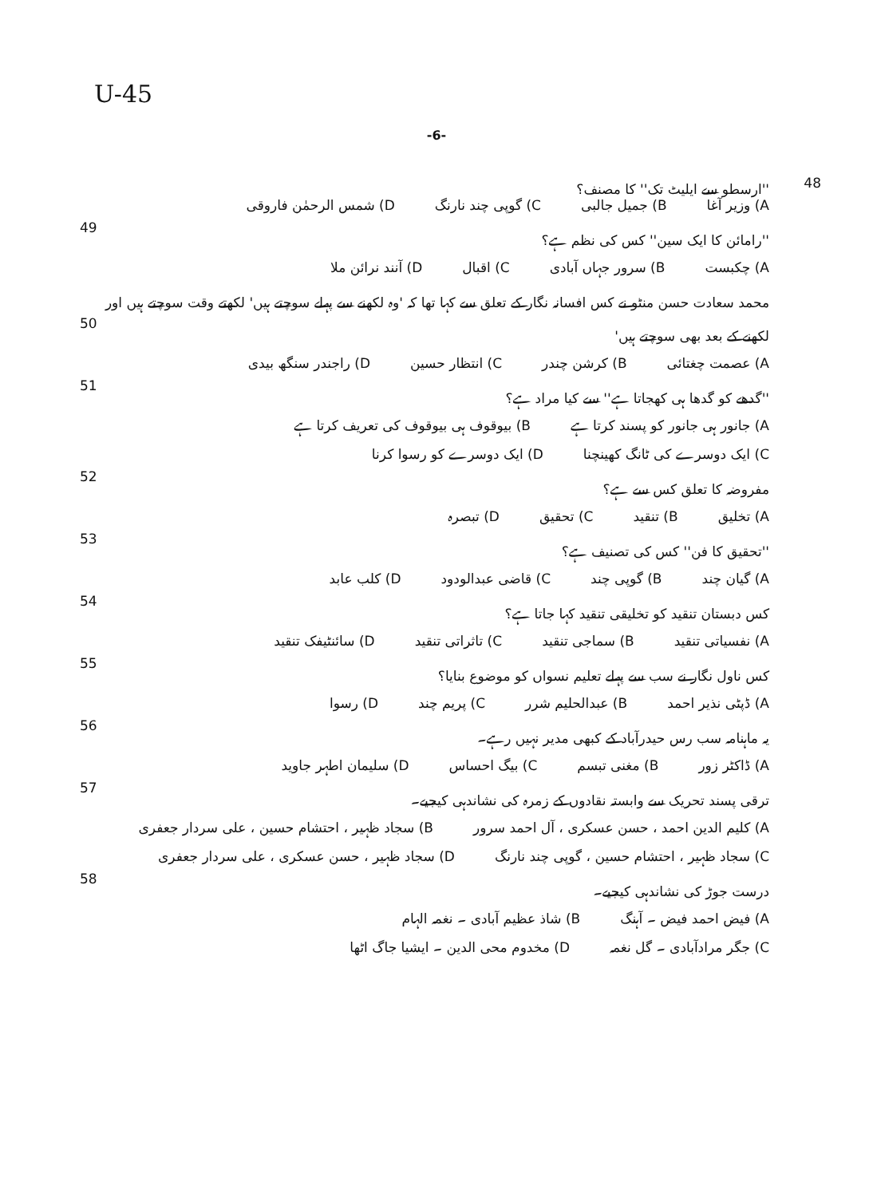U-45
-6-
''ارسطو سے ایلیٹ تک'' کا مصنف؟
48
A) وزیر آغا B) جمیل جالبی C) گوپی چند نارنگ D) شمس الرحمٰن فاروقی
''رامائن کا ایک سین'' کس کی نظم ہے؟ 49
A) چکبست B) سرور جہاں آبادی C) اقبال D) آنند نرائن ملا
محمد سعادت حسن منٹو نے کس افسانہ نگار کے تعلق سے کہا تھا کہ 'وہ لکھنے سے پہلے سوچتے ہیں' لکھتے وقت سوچتے ہیں اور لکھنے کے بعد بھی سوچتے ہیں' 50
A) عصمت چغتائی B) کرشن چندر C) انتظار حسین D) راجندر سنگھ بیدی
''گدھے کو گدھا ہی کھجاتا ہے'' سے کیا مراد ہے؟ 51
A) جانور ہی جانور کو پسند کرتا ہے B) بیوقوف ہی بیوقوف کی تعریف کرتا ہے
C) ایک دوسرے کی ٹانگ کھینچنا D) ایک دوسرے کو رسوا کرنا
مفروضہ کا تعلق کس سے ہے؟ 52
A) تخلیق B) تنقید C) تحقیق D) تبصرہ
''تحقیق کا فن'' کس کی تصنیف ہے؟ 53
A) گیان چند B) گوپی چند C) قاضی عبدالودود D) کلب عابد
کس دبستان تنقید کو تخلیقی تنقید کہا جاتا ہے؟ 54
A) نفسیاتی تنقید B) سماجی تنقید C) تاثراتی تنقید D) سائنٹیفک تنقید
کس ناول نگار نے سب سے پہلے تعلیم نسواں کو موضوع بنایا؟ 55
A) ڈپٹی نذیر احمد B) عبدالحلیم شرر C) پریم چند D) رسوا
یہ ماہنامہ سب رس حیدرآباد کے کبھی مدیر نہیں رہے۔ 56
A) ڈاکٹر زور B) مغنی تبسم C) بیگ احساس D) سلیمان اطہر جاوید
ترقی پسند تحریک سے وابستہ نقادوں کے زمرہ کی نشاندہی کیجیے۔ 57
A) کلیم الدین احمد ، حسن عسکری ، آل احمد سرور B) سجاد ظہیر ، احتشام حسین ، علی سردار جعفری
C) سجاد ظہیر ، احتشام حسین ، گوپی چند نارنگ D) سجاد ظہیر ، حسن عسکری ، علی سردار جعفری
درست جوڑ کی نشاندہی کیجیے۔ 58
A) فیض احمد فیض ۔ آہنگ B) شاذ عظیم آبادی ۔ نغمہ الہام
C) جگر مرادآبادی ۔ گل نغمہ D) مخدوم محی الدین ۔ ایشیا جاگ اٹھا